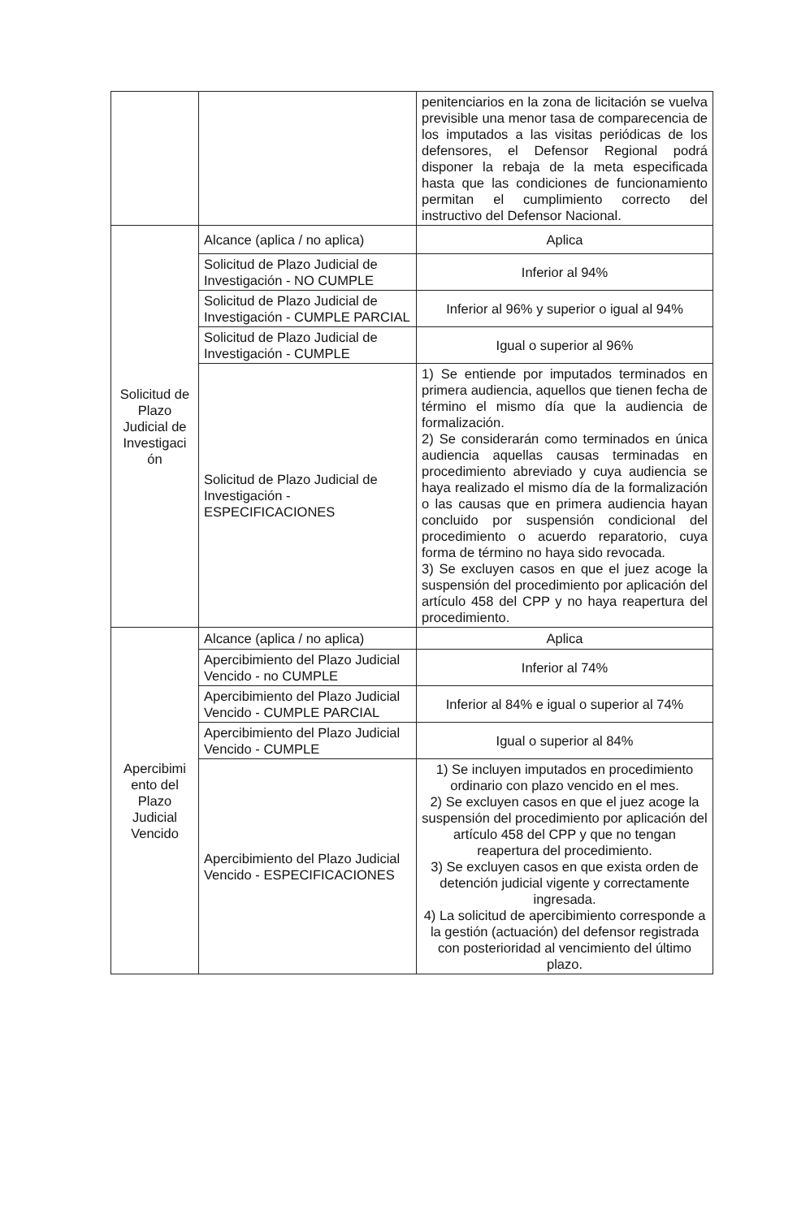| | | penitenciarios en la zona de licitación se vuelva previsible una menor tasa de comparecencia de los imputados a las visitas periódicas de los defensores, el Defensor Regional podrá disponer la rebaja de la meta especificada hasta que las condiciones de funcionamiento permitan el cumplimiento correcto del instructivo del Defensor Nacional. |
| Solicitud de Plazo Judicial de Investigaci ón | Alcance (aplica / no aplica) | Aplica |
| | Solicitud de Plazo Judicial de Investigación - NO CUMPLE | Inferior al 94% |
| | Solicitud de Plazo Judicial de Investigación - CUMPLE PARCIAL | Inferior al 96% y superior o igual al 94% |
| | Solicitud de Plazo Judicial de Investigación - CUMPLE | Igual o superior al 96% |
| | Solicitud de Plazo Judicial de Investigación - ESPECIFICACIONES | 1) Se entiende por imputados terminados en primera audiencia, aquellos que tienen fecha de término el mismo día que la audiencia de formalización. 2) Se considerarán como terminados en única audiencia aquellas causas terminadas en procedimiento abreviado y cuya audiencia se haya realizado el mismo día de la formalización o las causas que en primera audiencia hayan concluido por suspensión condicional del procedimiento o acuerdo reparatorio, cuya forma de término no haya sido revocada. 3) Se excluyen casos en que el juez acoge la suspensión del procedimiento por aplicación del artículo 458 del CPP y no haya reapertura del procedimiento. |
| Apercibimi ento del Plazo Judicial Vencido | Alcance (aplica / no aplica) | Aplica |
| | Apercibimiento del Plazo Judicial Vencido - no CUMPLE | Inferior al 74% |
| | Apercibimiento del Plazo Judicial Vencido - CUMPLE PARCIAL | Inferior al 84% e igual o superior al 74% |
| | Apercibimiento del Plazo Judicial Vencido - CUMPLE | Igual o superior al 84% |
| | Apercibimiento del Plazo Judicial Vencido - ESPECIFICACIONES | 1) Se incluyen imputados en procedimiento ordinario con plazo vencido en el mes. 2) Se excluyen casos en que el juez acoge la suspensión del procedimiento por aplicación del artículo 458 del CPP y que no tengan reapertura del procedimiento. 3) Se excluyen casos en que exista orden de detención judicial vigente y correctamente ingresada. 4) La solicitud de apercibimiento corresponde a la gestión (actuación) del defensor registrada con posterioridad al vencimiento del último plazo. |